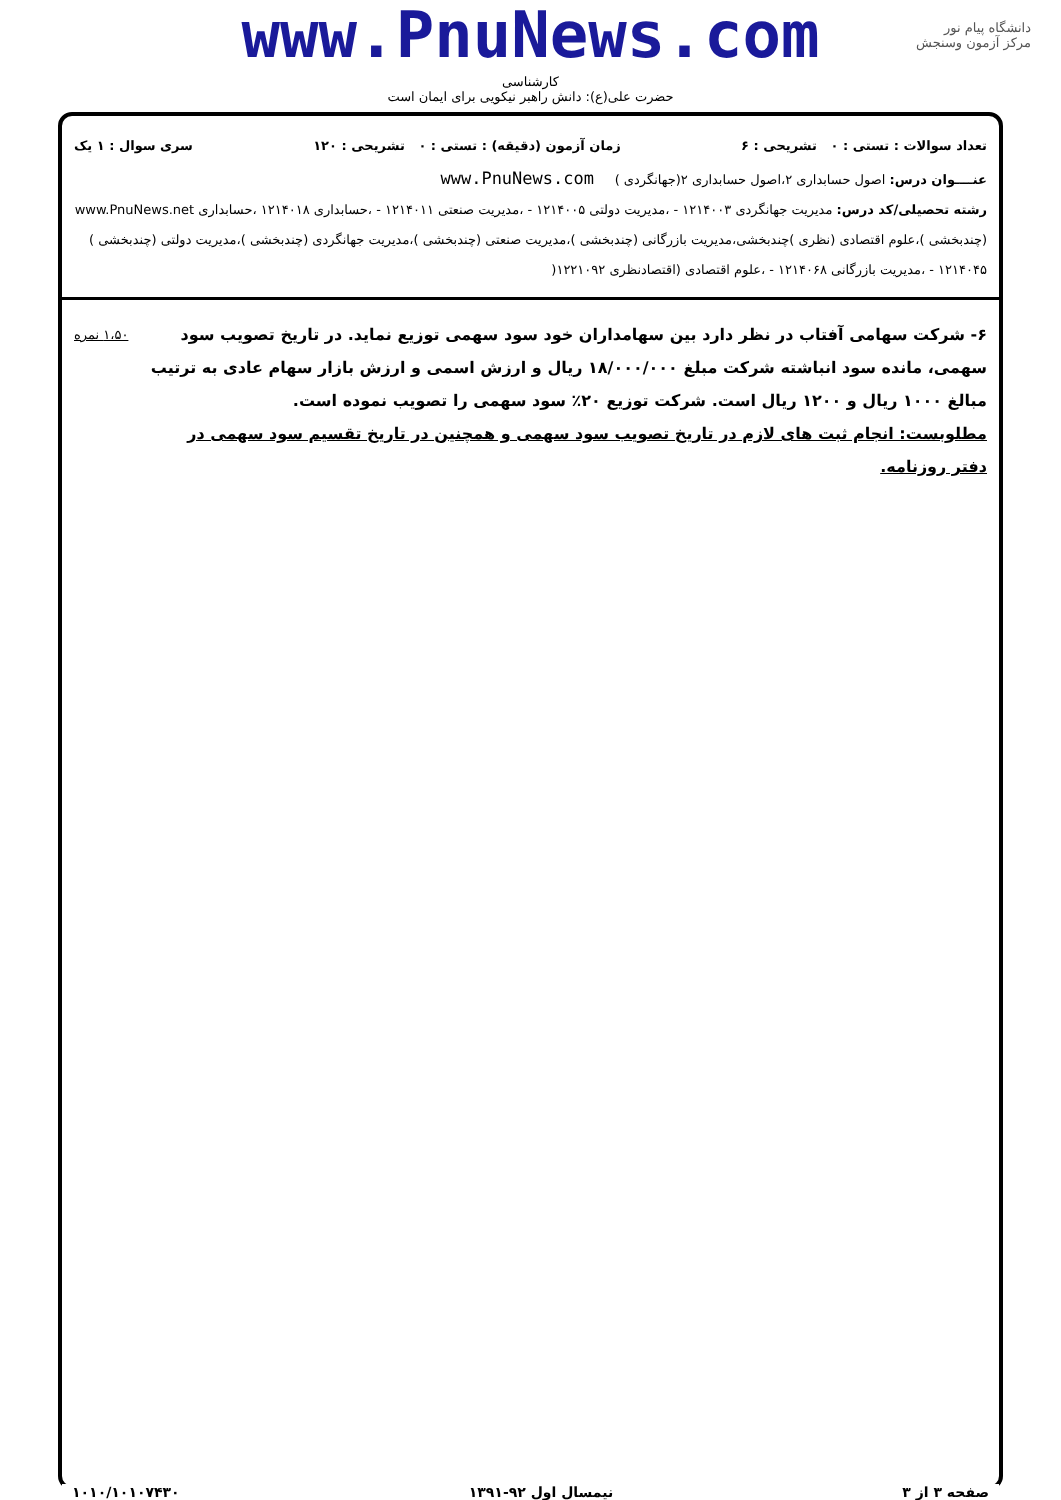www.PnuNews.com
کارشناسی
حضرت علی(ع): دانش راهبر نیکویی برای ایمان است
دانشگاه پیام نور
مرکز آزمون وسنجش
تعداد سوالات : تستی : ۰ تشریحی : ۶ زمان آزمون (دقیقه) : تستی : ۰ تشریحی : ۱۲۰ سری سوال : ۱ یک
عنــــوان درس: اصول حسابداری ۲،اصول حسابداری ۲(جهانگردی ) www.PnuNews.com
رشته تحصیلی/کد درس: مدیریت جهانگردی ۱۲۱۴۰۰۳ - ،مدیریت دولتی ۱۲۱۴۰۰۵ - ،مدیریت صنعتی ۱۲۱۴۰۱۱ - ،حسابداری ۱۲۱۴۰۱۸ ،حسابداری www.PnuNews.net (چندبخشی )،علوم اقتصادی (نظری )چندبخشی،مدیریت بازرگانی (چندبخشی )،مدیریت صنعتی (چندبخشی )،مدیریت جهانگردی (چندبخشی )،مدیریت دولتی (چندبخشی ) ۱۲۱۴۰۴۵ - ،مدیریت بازرگانی ۱۲۱۴۰۶۸ - ،علوم اقتصادی (اقتصادنظری ۱۲۲۱۰۹۲(
۶- شرکت سهامی آفتاب در نظر دارد بین سهامداران خود سود سهمی توزیع نماید. در تاریخ تصویب سود سهمی، مانده سود انباشته شرکت مبلغ ۱۸/۰۰۰/۰۰۰ ریال و ارزش اسمی و ارزش بازار سهام عادی به ترتیب مبالغ ۱۰۰۰ ریال و ۱۲۰۰ ریال است. شرکت توزیع ۲۰٪ سود سهمی را تصویب نموده است.
مطلوبست: انجام ثبت های لازم در تاریخ تصویب سود سهمی و همچنین در تاریخ تقسیم سود سهمی در دفتر روزنامه.
۱،۵۰ نمره
صفحه ۳ از ۳ نیمسال اول ۹۲-۱۳۹۱ ۱۰۱۰/۱۰۱۰۷۴۳۰